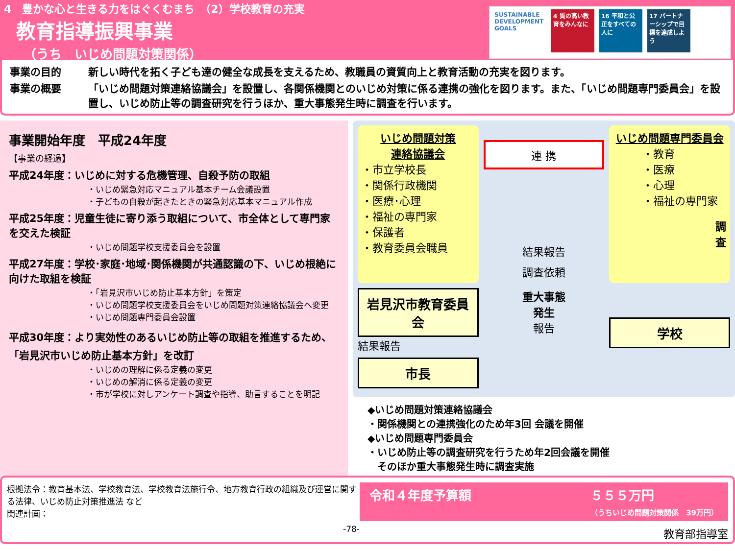4　豊かな心と生きる力をはぐくむまち　（2）学校教育の充実
教育指導振興事業
（うち　いじめ問題対策関係）
SUSTAINABLE DEVELOPMENT GOALS
4 質の高い教育をみんなに
16 平和と公正をすべての人に
17 パートナーシップで目標を達成しよう
事業の目的 新しい時代を拓く子ども達の健全な成長を支えるため、教職員の資質向上と教育活動の充実を図ります。
事業の概要 「いじめ問題対策連絡協議会」を設置し、各関係機関とのいじめ対策に係る連携の強化を図ります。また、「いじめ問題専門委員会」を設置し、いじめ防止等の調査研究を行うほか、重大事態発生時に調査を行います。
事業開始年度　平成24年度
【事業の経過】
平成24年度：いじめに対する危機管理、自殺予防の取組
・いじめ緊急対応マニュアル基本チーム会議設置
・子どもの自殺が起きたときの緊急対応基本マニュアル作成
平成25年度：児童生徒に寄り添う取組について、市全体として専門家を交えた検証
・いじめ問題学校支援委員会を設置
平成27年度：学校･家庭･地域･関係機関が共通認識の下、いじめ根絶に向けた取組を検証
・「岩見沢市いじめ防止基本方針」を策定
・いじめ問題学校支援委員会をいじめ問題対策連絡協議会へ変更
・いじめ問題専門委員会設置
平成30年度：より実効性のあるいじめ防止等の取組を推進するため、「岩見沢市いじめ防止基本方針」を改訂
・いじめの理解に係る定義の変更
・いじめの解消に係る定義の変更
・市が学校に対しアンケート調査や指導、助言することを明記
いじめ問題対策
連絡協議会
・市立学校長
・関係行政機関
・医療･心理
・福祉の専門家
・保護者
・教育委員会職員
連 携
結果報告
調査依頼
いじめ問題専門委員会
・教育
・医療
・心理
・福祉の専門家
調
査
岩見沢市教育委員会
結果報告
市長
重大事態
発生
報告
学校
◆いじめ問題対策連絡協議会
・関係機関との連携強化のため年3回 会議を開催
◆いじめ問題専門委員会
・いじめ防止等の調査研究を行うため年2回会議を開催
　そのほか重大事態発生時に調査実施
根拠法令：教育基本法、学校教育法、学校教育法施行令、地方教育行政の組織及び運営に関する法律、いじめ防止対策推進法 など
関連計画：
-78-
令和４年度予算額 ５５５万円
（うちいじめ問題対策関係　39万円）
教育部指導室